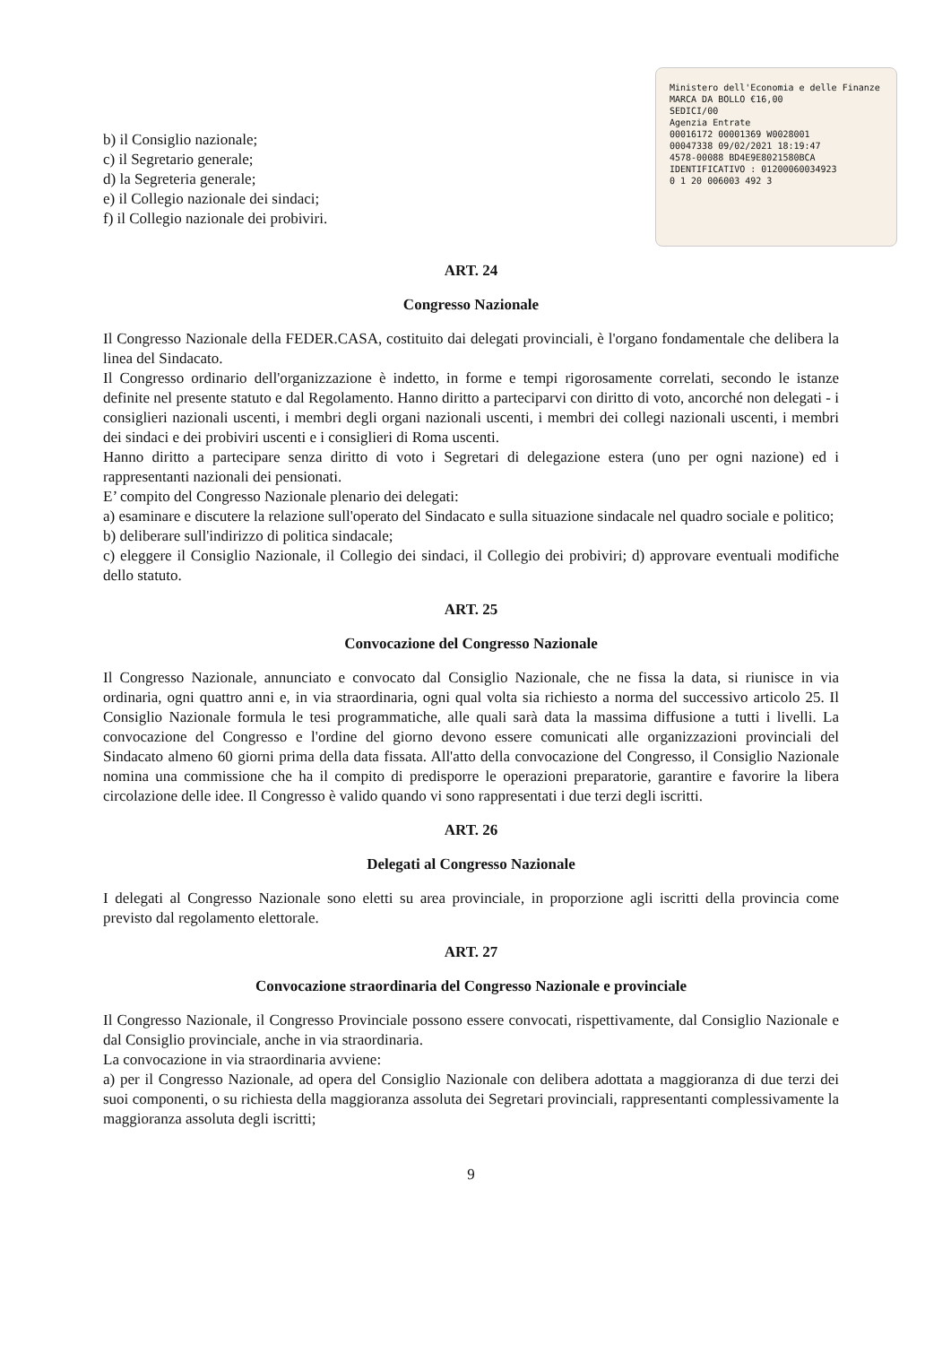b) il Consiglio nazionale;
c) il Segretario generale;
d) la Segreteria generale;
e) il Collegio nazionale dei sindaci;
f) il Collegio nazionale dei probiviri.
Ministero dell'Economia e delle Finanze
MARCA DA BOLLO €16,00
SEDICI/00
Agenzia Entrate
00016172 00001369 W0028001
00047338 09/02/2021 18:19:47
4578-00088 BD4E9E8021580BCA
IDENTIFICATIVO : 01200060034923
0 1 20 006003 492 3
ART. 24
Congresso Nazionale
Il Congresso Nazionale della FEDER.CASA, costituito dai delegati provinciali, è l'organo fondamentale che delibera la linea del Sindacato.
Il Congresso ordinario dell'organizzazione è indetto, in forme e tempi rigorosamente correlati, secondo le istanze definite nel presente statuto e dal Regolamento. Hanno diritto a parteciparvi con diritto di voto, ancorché non delegati - i consiglieri nazionali uscenti, i membri degli organi nazionali uscenti, i membri dei collegi nazionali uscenti, i membri dei sindaci e dei probiviri uscenti e i consiglieri di Roma uscenti.
Hanno diritto a partecipare senza diritto di voto i Segretari di delegazione estera (uno per ogni nazione) ed i rappresentanti nazionali dei pensionati.
E’ compito del Congresso Nazionale plenario dei delegati:
a) esaminare e discutere la relazione sull'operato del Sindacato e sulla situazione sindacale nel quadro sociale e politico;
b) deliberare sull'indirizzo di politica sindacale;
c) eleggere il Consiglio Nazionale, il Collegio dei sindaci, il Collegio dei probiviri; d) approvare eventuali modifiche dello statuto.
ART. 25
Convocazione del Congresso Nazionale
Il Congresso Nazionale, annunciato e convocato dal Consiglio Nazionale, che ne fissa la data, si riunisce in via ordinaria, ogni quattro anni e, in via straordinaria, ogni qual volta sia richiesto a norma del successivo articolo 25. Il Consiglio Nazionale formula le tesi programmatiche, alle quali sarà data la massima diffusione a tutti i livelli. La convocazione del Congresso e l'ordine del giorno devono essere comunicati alle organizzazioni provinciali del Sindacato almeno 60 giorni prima della data fissata. All'atto della convocazione del Congresso, il Consiglio Nazionale nomina una commissione che ha il compito di predisporre le operazioni preparatorie, garantire e favorire la libera circolazione delle idee. Il Congresso è valido quando vi sono rappresentati i due terzi degli iscritti.
ART. 26
Delegati al Congresso Nazionale
I delegati al Congresso Nazionale sono eletti su area provinciale, in proporzione agli iscritti della provincia come previsto dal regolamento elettorale.
ART. 27
Convocazione straordinaria del Congresso Nazionale e provinciale
Il Congresso Nazionale, il Congresso Provinciale possono essere convocati, rispettivamente, dal Consiglio Nazionale e dal Consiglio provinciale, anche in via straordinaria.
La convocazione in via straordinaria avviene:
a) per il Congresso Nazionale, ad opera del Consiglio Nazionale con delibera adottata a maggioranza di due terzi dei suoi componenti, o su richiesta della maggioranza assoluta dei Segretari provinciali, rappresentanti complessivamente la maggioranza assoluta degli iscritti;
9